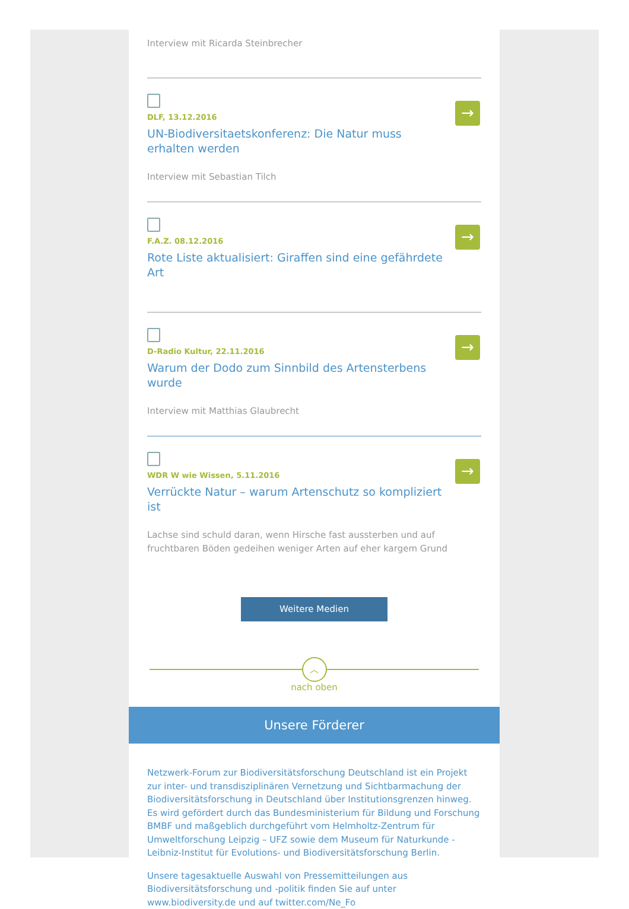Interview mit Ricarda Steinbrecher
DLF, 13.12.2016
UN-Biodiversitaetskonferenz: Die Natur muss erhalten werden
Interview mit Sebastian Tilch
→
F.A.Z. 08.12.2016
Rote Liste aktualisiert: Giraffen sind eine gefährdete Art
→
D-Radio Kultur, 22.11.2016
Warum der Dodo zum Sinnbild des Artensterbens wurde
Interview mit Matthias Glaubrecht
→
WDR W wie Wissen, 5.11.2016
Verrückte Natur – warum Artenschutz so kompliziert ist
Lachse sind schuld daran, wenn Hirsche fast aussterben und auf fruchtbaren Böden gedeihen weniger Arten auf eher kargem Grund
→
Weitere Medien
︿
nach oben
Unsere Förderer
Netzwerk-Forum zur Biodiversitätsforschung Deutschland ist ein Projekt zur inter- und transdisziplinären Vernetzung und Sichtbarmachung der Biodiversitätsforschung in Deutschland über Institutionsgrenzen hinweg. Es wird gefördert durch das Bundesministerium für Bildung und Forschung BMBF und maßgeblich durchgeführt vom Helmholtz-Zentrum für Umweltforschung Leipzig – UFZ sowie dem Museum für Naturkunde - Leibniz-Institut für Evolutions- und Biodiversitätsforschung Berlin.
Unsere tagesaktuelle Auswahl von Pressemitteilungen aus Biodiversitätsforschung und -politik finden Sie auf unter www.biodiversity.de und auf twitter.com/Ne_Fo